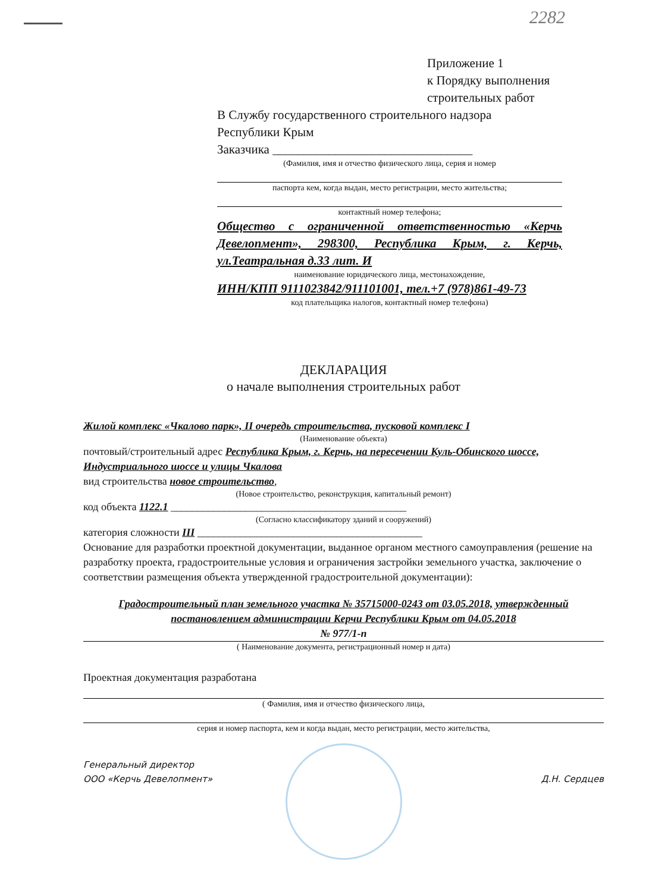2282
Приложение 1
к Порядку выполнения
строительных работ
В Службу государственного строительного надзора
Республики Крым
Заказчика ________________________________
(Фамилия, имя и отчество физического лица, серия и номер
паспорта кем, когда выдан, место регистрации, место жительства;
контактный номер телефона;
Общество с ограниченной ответственностью «Керчь Девелопмент», 298300, Республика Крым, г. Керчь, ул.Театральная д.33 лит. И
наименование юридического лица, местонахождение,
ИНН/КПП 9111023842/911101001, тел.+7 (978)861-49-73
код плательщика налогов, контактный номер телефона)
ДЕКЛАРАЦИЯ
о начале выполнения строительных работ
Жилой комплекс «Чкалово парк», II очередь строительства, пусковой комплекс I
(Наименование объекта)
почтовый/строительный адрес Республика Крым, г. Керчь, на пересечении Куль-Обинского шоссе, Индустриального шоссе и улицы Чкалова
вид строительства новое строительство,
(Новое строительство, реконструкция, капитальный ремонт)
код объекта 1122.1 ____________________________________________
(Согласно классификатору зданий и сооружений)
категория сложности III __________________________________________
Основание для разработки проектной документации, выданное органом местного самоуправления (решение на разработку проекта, градостроительные условия и ограничения застройки земельного участка, заключение о соответствии размещения объекта утвержденной градостроительной документации):
Градостроительный план земельного участка № 35715000-0243 от 03.05.2018, утвержденный постановлением администрации Керчи Республики Крым от 04.05.2018
№ 977/1-п
( Наименование документа, регистрационный номер и дата)
Проектная документация разработана
( Фамилия, имя и отчество физического лица,
серия и номер паспорта, кем и когда выдан, место регистрации, место жительства,
Генеральный директор
ООО «Керчь Девелопмент»
Д.Н. Сердцев